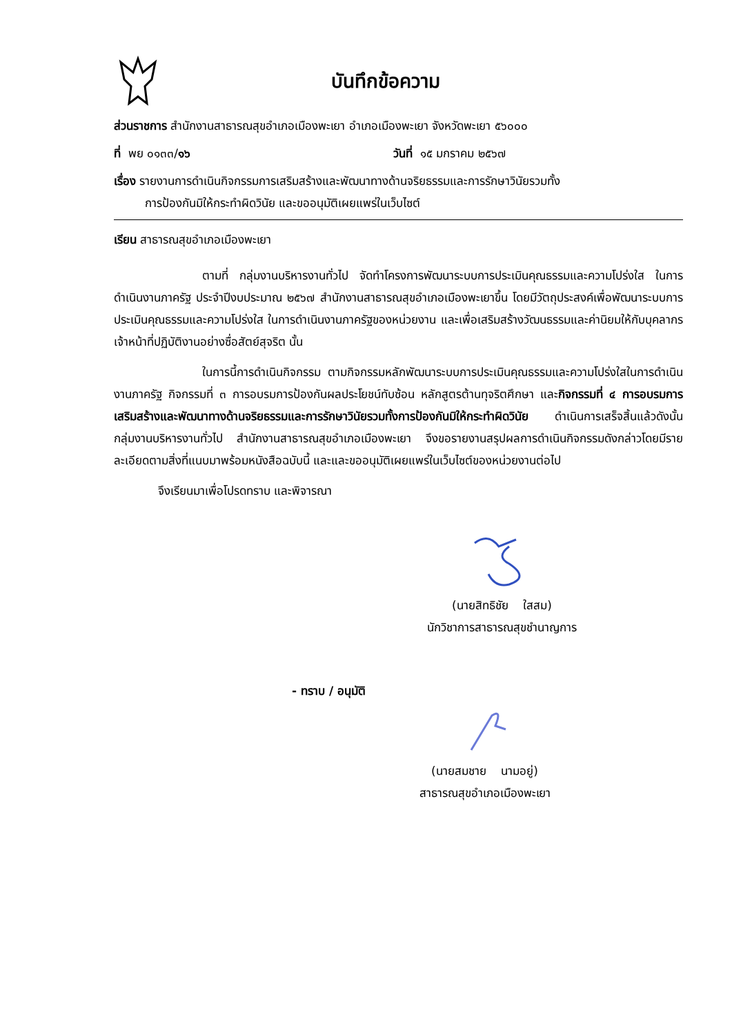บันทึกข้อความ
ส่วนราชการ สำนักงานสาธารณสุขอำเภอเมืองพะเยา อำเภอเมืองพะเยา จังหวัดพะเยา ๕๖๐๐๐
ที่ พย ๐๑๓๓/๑๖ วันที่ ๑๕ มกราคม ๒๕๖๗
เรื่อง รายงานการดำเนินกิจกรรมการเสริมสร้างและพัฒนาทางด้านจริยธรรมและการรักษาวินัยรวมทั้ง
การป้องกันมิให้กระทำผิดวินัย และขออนุมัติเผยแพร่ในเว็บไซต์
เรียน สาธารณสุขอำเภอเมืองพะเยา
ตามที่ กลุ่มงานบริหารงานทั่วไป จัดทำโครงการพัฒนาระบบการประเมินคุณธรรมและความโปร่งใส ในการดำเนินงานภาครัฐ ประจำปีงบประมาณ ๒๕๖๗ สำนักงานสาธารณสุขอำเภอเมืองพะเยาขึ้น โดยมีวัตถุประสงค์เพื่อพัฒนาระบบการประเมินคุณธรรมและความโปร่งใส ในการดำเนินงานภาครัฐของหน่วยงาน และเพื่อเสริมสร้างวัฒนธรรมและค่านิยมให้กับบุคลากร เจ้าหน้าที่ปฏิบัติงานอย่างซื่อสัตย์สุจริต นั้น
ในการนี้การดำเนินกิจกรรม ตามกิจกรรมหลักพัฒนาระบบการประเมินคุณธรรมและความโปร่งใสในการดำเนินงานภาครัฐ กิจกรรมที่ ๓ การอบรมการป้องกันผลประโยชน์ทับซ้อน หลักสูตรต้านทุจริตศึกษา และกิจกรรมที่ ๔ การอบรมการเสริมสร้างและพัฒนาทางด้านจริยธรรมและการรักษาวินัยรวมทั้งการป้องกันมิให้กระทำผิดวินัย ดำเนินการเสร็จสิ้นแล้วดังนั้น กลุ่มงานบริหารงานทั่วไป สำนักงานสาธารณสุขอำเภอเมืองพะเยา จึงขอรายงานสรุปผลการดำเนินกิจกรรมดังกล่าวโดยมีรายละเอียดตามสิ่งที่แนบมาพร้อมหนังสือฉบับนี้ และและขออนุมัติเผยแพร่ในเว็บไซต์ของหน่วยงานต่อไป
จึงเรียนมาเพื่อโปรดทราบ และพิจารณา
(นายสิทธิชัย ใสสม)
นักวิชาการสาธารณสุขชำนาญการ
- ทราบ / อนุมัติ
(นายสมชาย นามอยู่)
สาธารณสุขอำเภอเมืองพะเยา